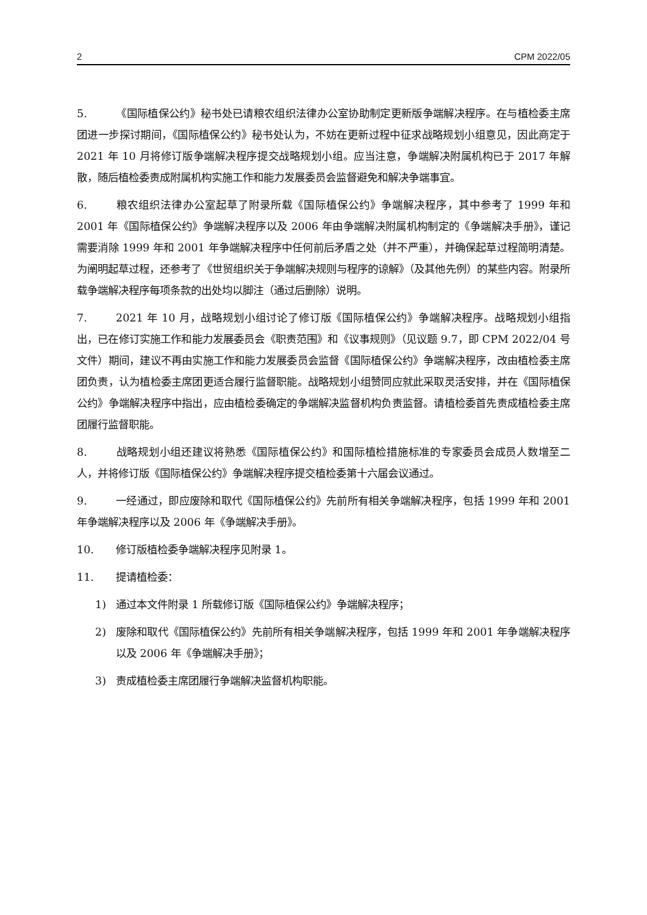2 CPM 2022/05
5. 《国际植保公约》秘书处已请粮农组织法律办公室协助制定更新版争端解决程序。在与植检委主席团进一步探讨期间，《国际植保公约》秘书处认为，不妨在更新过程中征求战略规划小组意见，因此商定于 2021 年 10 月将修订版争端解决程序提交战略规划小组。应当注意，争端解决附属机构已于 2017 年解散，随后植检委责成附属机构实施工作和能力发展委员会监督避免和解决争端事宜。
6. 粮农组织法律办公室起草了附录所载《国际植保公约》争端解决程序，其中参考了 1999 年和 2001 年《国际植保公约》争端解决程序以及 2006 年由争端解决附属机构制定的《争端解决手册》，谨记需要消除 1999 年和 2001 年争端解决程序中任何前后矛盾之处（并不严重），并确保起草过程简明清楚。为阐明起草过程，还参考了《世贸组织关于争端解决规则与程序的谅解》（及其他先例）的某些内容。附录所载争端解决程序每项条款的出处均以脚注（通过后删除）说明。
7. 2021 年 10 月，战略规划小组讨论了修订版《国际植保公约》争端解决程序。战略规划小组指出，已在修订实施工作和能力发展委员会《职责范围》和《议事规则》（见议题 9.7，即 CPM 2022/04 号文件）期间，建议不再由实施工作和能力发展委员会监督《国际植保公约》争端解决程序，改由植检委主席团负责，认为植检委主席团更适合履行监督职能。战略规划小组赞同应就此采取灵活安排，并在《国际植保公约》争端解决程序中指出，应由植检委确定的争端解决监督机构负责监督。请植检委首先责成植检委主席团履行监督职能。
8. 战略规划小组还建议将熟悉《国际植保公约》和国际植检措施标准的专家委员会成员人数增至二人，并将修订版《国际植保公约》争端解决程序提交植检委第十六届会议通过。
9. 一经通过，即应废除和取代《国际植保公约》先前所有相关争端解决程序，包括 1999 年和 2001 年争端解决程序以及 2006 年《争端解决手册》。
10. 修订版植检委争端解决程序见附录 1。
11. 提请植检委：
1) 通过本文件附录 1 所载修订版《国际植保公约》争端解决程序；
2) 废除和取代《国际植保公约》先前所有相关争端解决程序，包括 1999 年和 2001 年争端解决程序以及 2006 年《争端解决手册》；
3) 责成植检委主席团履行争端解决监督机构职能。